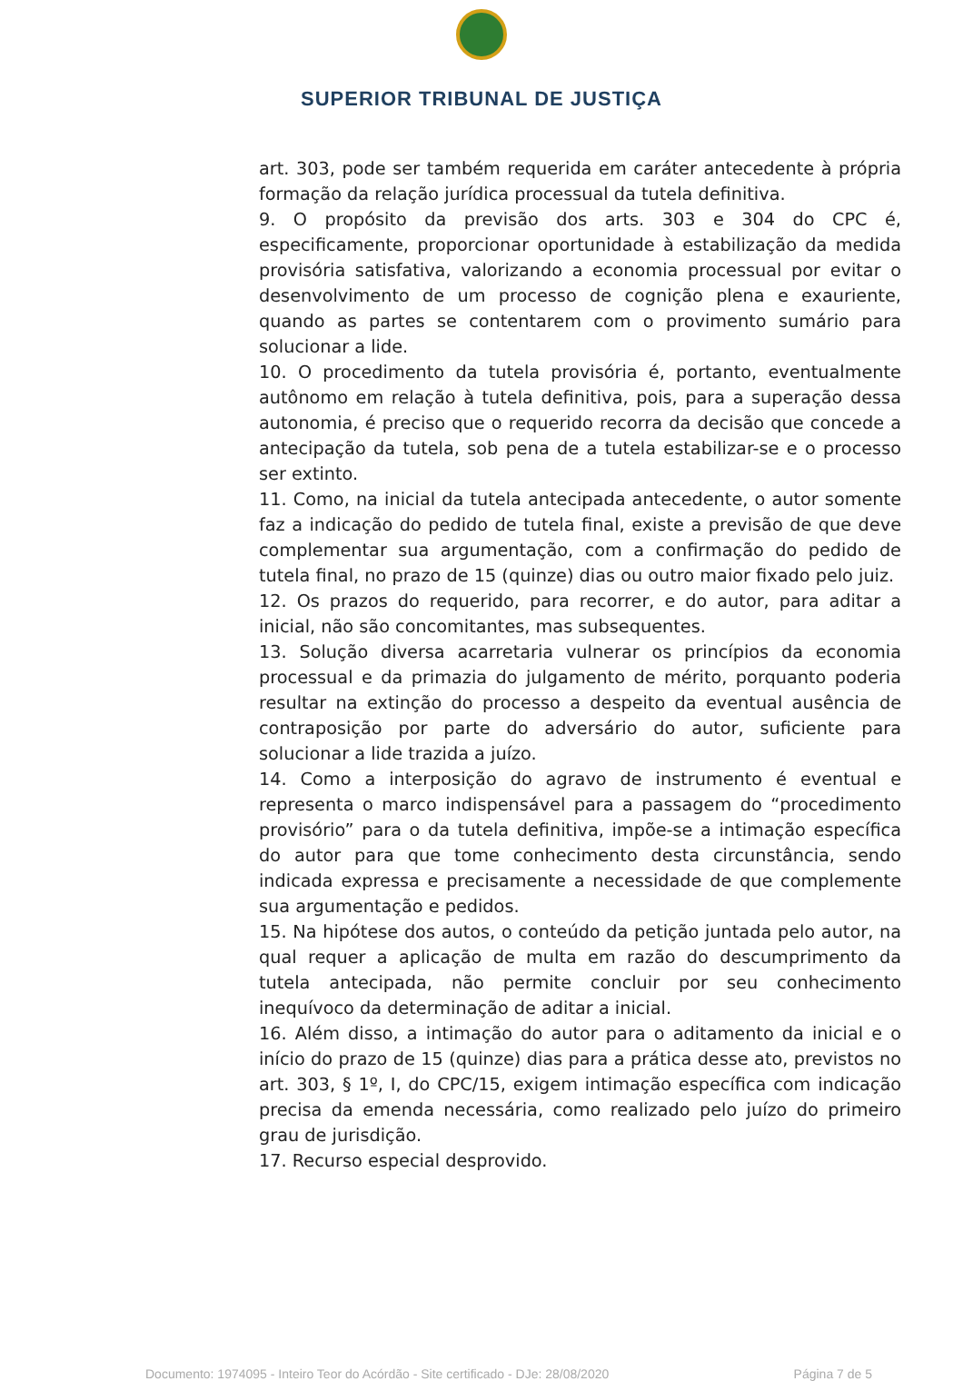SUPERIOR TRIBUNAL DE JUSTIÇA
art. 303, pode ser também requerida em caráter antecedente à própria formação da relação jurídica processual da tutela definitiva.
9. O propósito da previsão dos arts. 303 e 304 do CPC é, especificamente, proporcionar oportunidade à estabilização da medida provisória satisfativa, valorizando a economia processual por evitar o desenvolvimento de um processo de cognição plena e exauriente, quando as partes se contentarem com o provimento sumário para solucionar a lide.
10. O procedimento da tutela provisória é, portanto, eventualmente autônomo em relação à tutela definitiva, pois, para a superação dessa autonomia, é preciso que o requerido recorra da decisão que concede a antecipação da tutela, sob pena de a tutela estabilizar-se e o processo ser extinto.
11. Como, na inicial da tutela antecipada antecedente, o autor somente faz a indicação do pedido de tutela final, existe a previsão de que deve complementar sua argumentação, com a confirmação do pedido de tutela final, no prazo de 15 (quinze) dias ou outro maior fixado pelo juiz.
12. Os prazos do requerido, para recorrer, e do autor, para aditar a inicial, não são concomitantes, mas subsequentes.
13. Solução diversa acarretaria vulnerar os princípios da economia processual e da primazia do julgamento de mérito, porquanto poderia resultar na extinção do processo a despeito da eventual ausência de contraposição por parte do adversário do autor, suficiente para solucionar a lide trazida a juízo.
14. Como a interposição do agravo de instrumento é eventual e representa o marco indispensável para a passagem do “procedimento provisório” para o da tutela definitiva, impõe-se a intimação específica do autor para que tome conhecimento desta circunstância, sendo indicada expressa e precisamente a necessidade de que complemente sua argumentação e pedidos.
15. Na hipótese dos autos, o conteúdo da petição juntada pelo autor, na qual requer a aplicação de multa em razão do descumprimento da tutela antecipada, não permite concluir por seu conhecimento inequívoco da determinação de aditar a inicial.
16. Além disso, a intimação do autor para o aditamento da inicial e o início do prazo de 15 (quinze) dias para a prática desse ato, previstos no art. 303, § 1º, I, do CPC/15, exigem intimação específica com indicação precisa da emenda necessária, como realizado pelo juízo do primeiro grau de jurisdição.
17. Recurso especial desprovido.
Documento: 1974095 - Inteiro Teor do Acórdão - Site certificado - DJe: 28/08/2020 Página 7 de 5